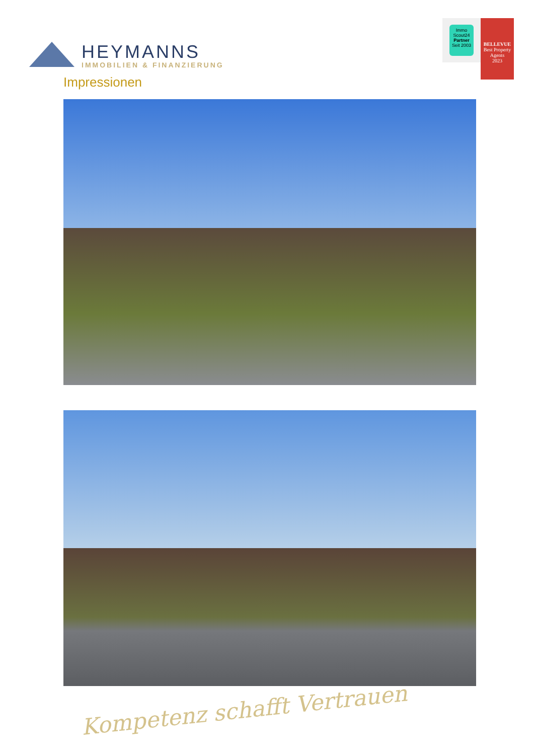HEYMANNS
IMMOBILIEN & FINANZIERUNG
Immo Scout24
Partner
Seit 2003
BELLEVUE
Best Property Agents
2023
Impressionen
Kompetenz schafft Vertrauen